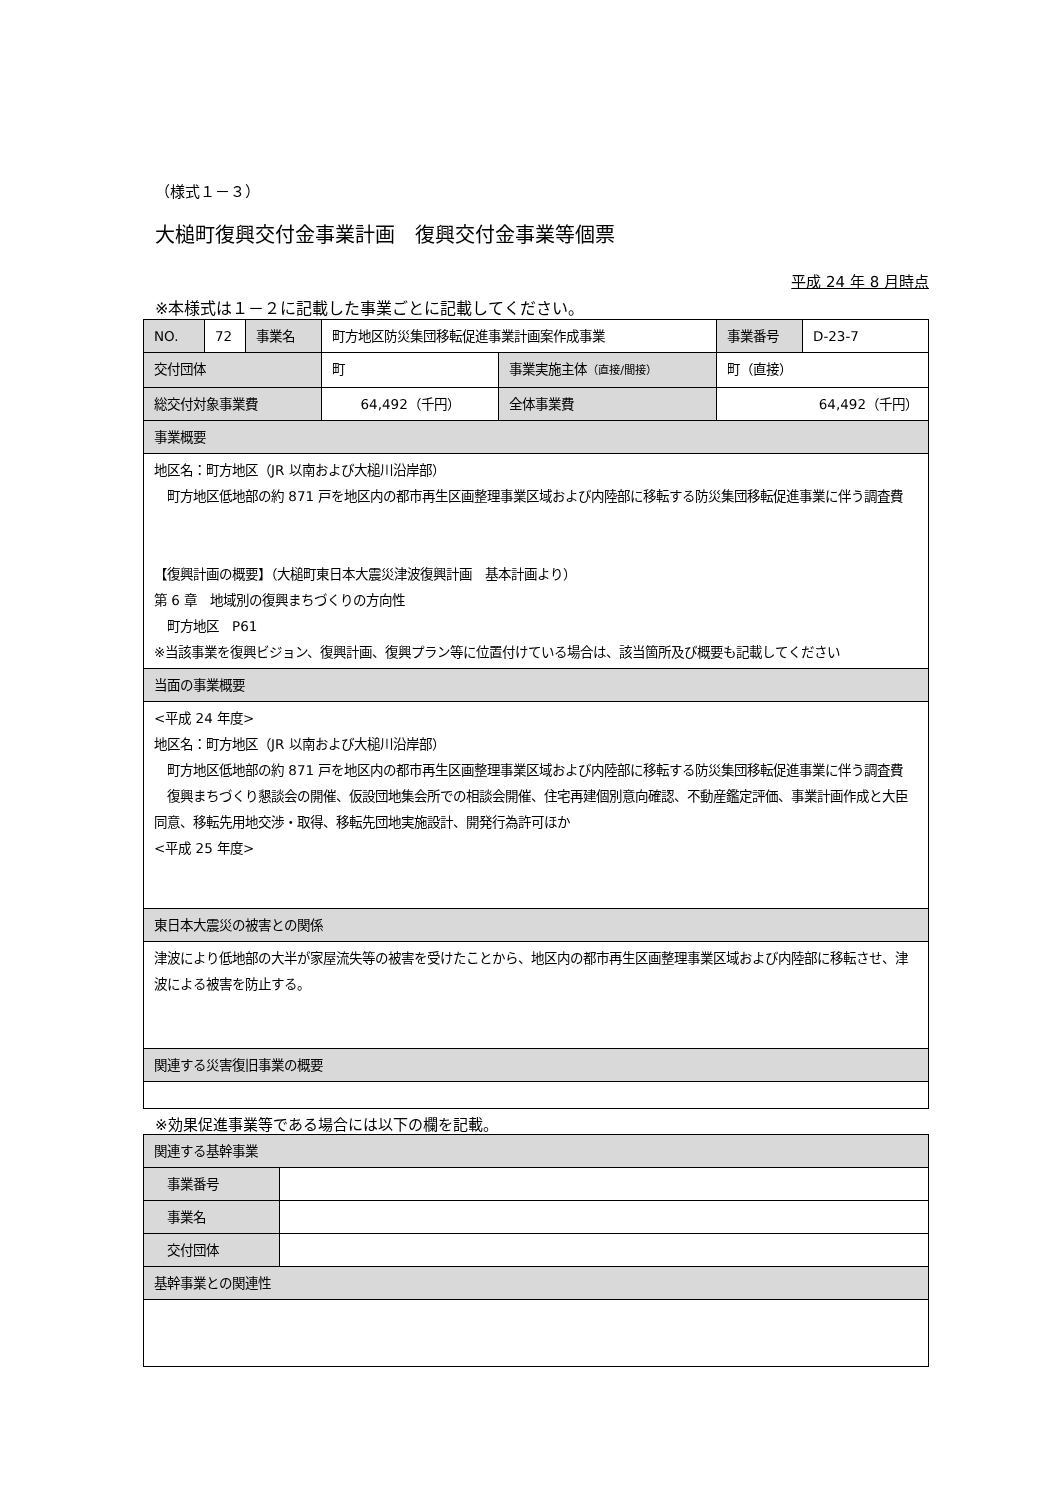（様式１－３）
大槌町復興交付金事業計画　復興交付金事業等個票
平成 24 年 8 月時点
※本様式は１－２に記載した事業ごとに記載してください。
| NO. | 72 | 事業名 | 町方地区防災集団移転促進事業計画案作成事業 | | 事業番号 | D-23-7 |
| 交付団体 | | | 町 | 事業実施主体 （直接/間接） | 町（直接） | |
| 総交付対象事業費 | | | 64,492（千円） | 全体事業費 | 64,492（千円） | |
| 事業概要 | | | | | | |
| 地区名：町方地区（JR 以南および大槌川沿岸部） 町方地区低地部の約 871 戸を地区内の都市再生区画整理事業区域および内陸部に移転する防災集団移転促進事業に伴う調査費 【復興計画の概要】（大槌町東日本大震災津波復興計画 基本計画より） 第 6 章 地域別の復興まちづくりの方向性 町方地区 P61 ※当該事業を復興ビジョン、復興計画、復興プラン等に位置付けている場合は、該当箇所及び概要も記載してください | | | | | | |
| 当面の事業概要 | | | | | | |
| <平成 24 年度> 地区名：町方地区（JR 以南および大槌川沿岸部） 町方地区低地部の約 871 戸を地区内の都市再生区画整理事業区域および内陸部に移転する防災集団移転促進事業に伴う調査費 復興まちづくり懇談会の開催、仮設団地集会所での相談会開催、住宅再建個別意向確認、不動産鑑定評価、事業計画作成と大臣同意、移転先用地交渉・取得、移転先団地実施設計、開発行為許可ほか <平成 25 年度> | | | | | | |
| 東日本大震災の被害との関係 | | | | | | |
| 津波により低地部の大半が家屋流失等の被害を受けたことから、地区内の都市再生区画整理事業区域および内陸部に移転させ、津波による被害を防止する。 | | | | | | |
| 関連する災害復旧事業の概要 | | | | | | |
※効果促進事業等である場合には以下の欄を記載。
| 関連する基幹事業 | |
| 事業番号 | |
| 事業名 | |
| 交付団体 | |
| 基幹事業との関連性 | |